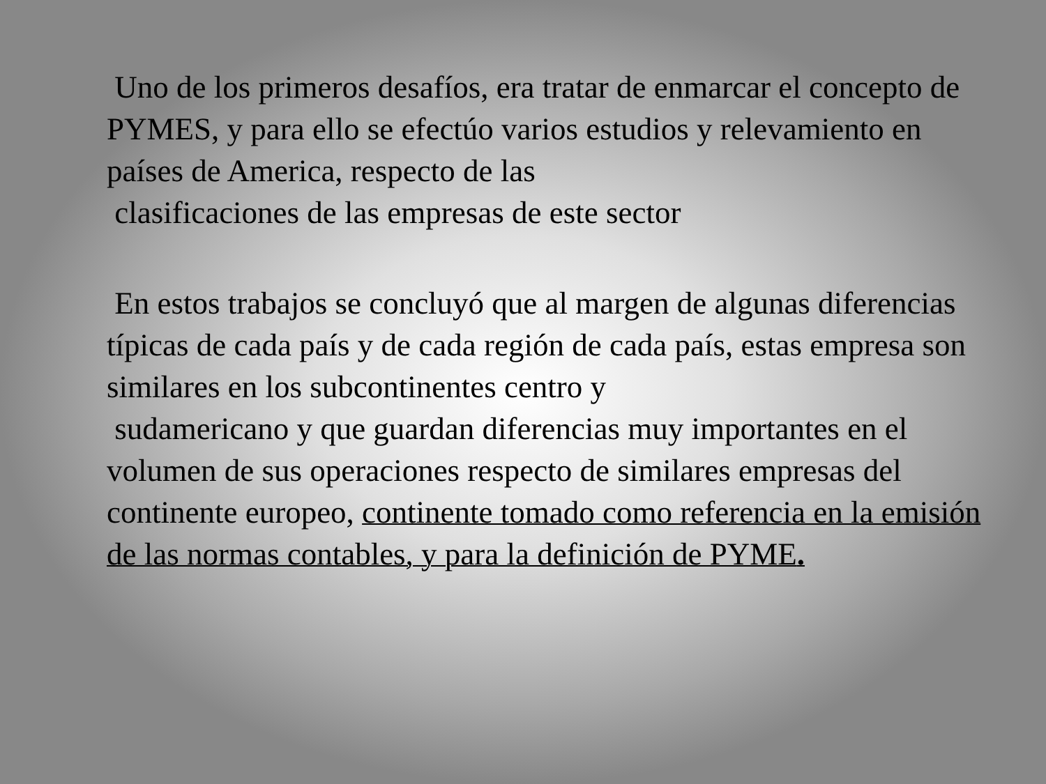Uno de los primeros desafíos, era tratar de enmarcar el concepto de PYMES, y para ello se efectúo varios estudios y relevamiento en países de America, respecto de las
clasificaciones de las empresas de este sector
En estos trabajos se concluyó que al margen de algunas diferencias típicas de cada país y de cada región de cada país, estas empresa son similares en los subcontinentes centro y
sudamericano y que guardan diferencias muy importantes en el volumen de sus operaciones respecto de similares empresas del continente europeo, continente tomado como referencia en la emisión de las normas contables, y para la definición de PYME.